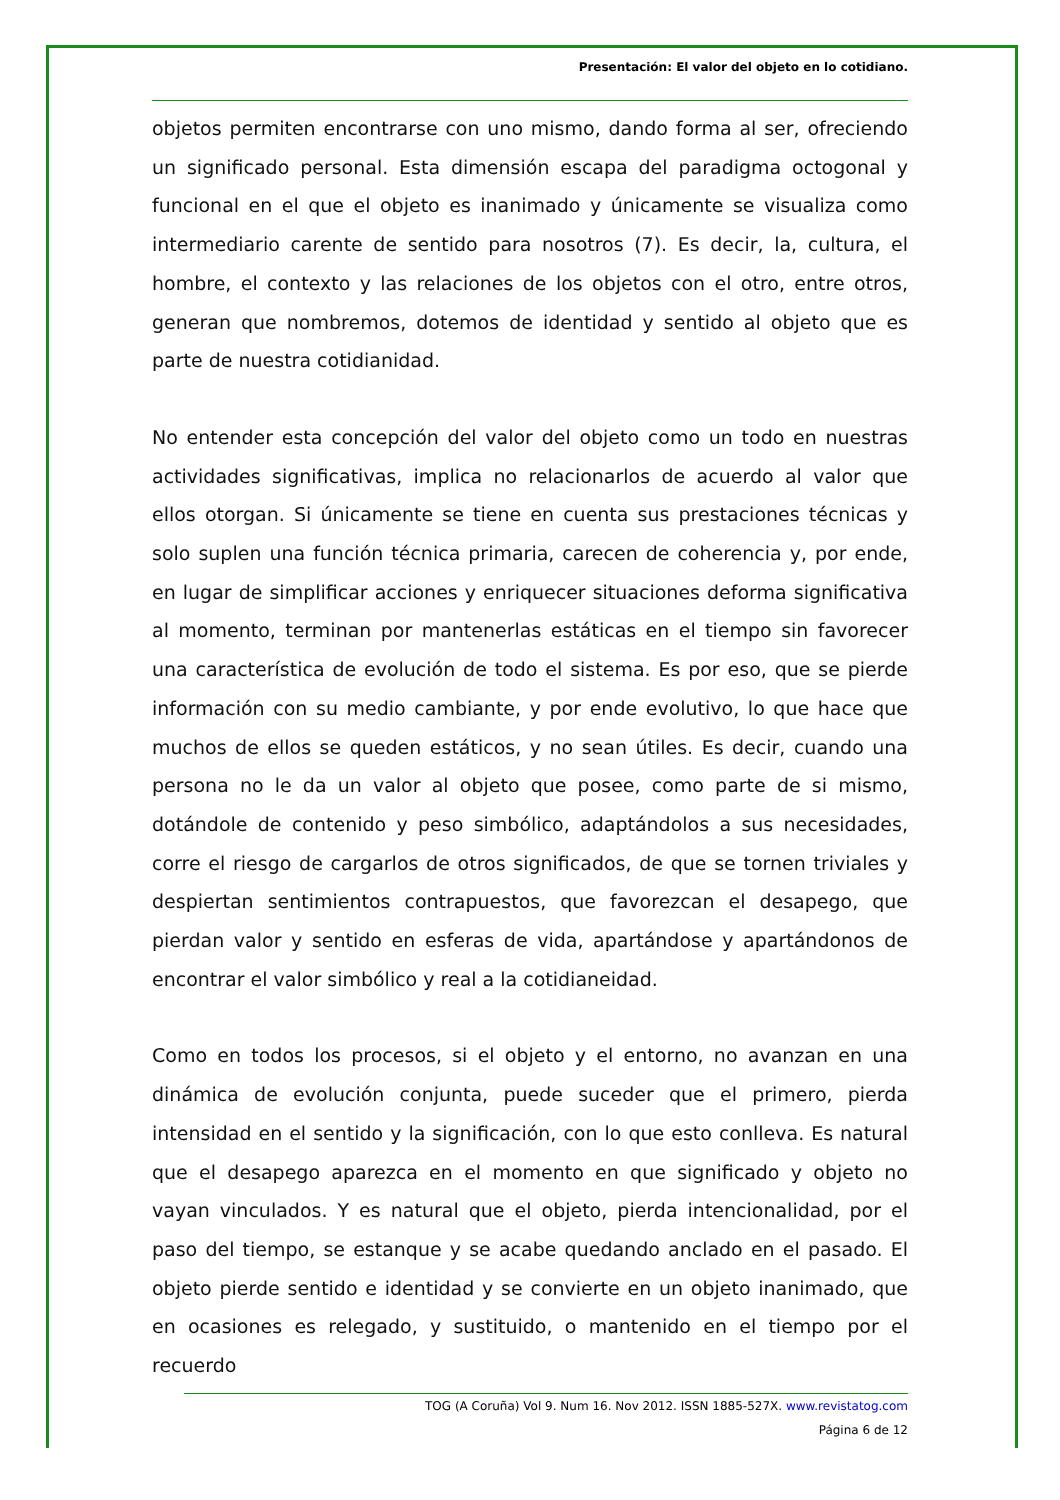Presentación: El valor del objeto en lo cotidiano.
objetos permiten encontrarse con uno mismo, dando forma al ser, ofreciendo un significado personal. Esta dimensión escapa del paradigma octogonal y funcional en el que el objeto es inanimado y únicamente se visualiza como intermediario carente de sentido para nosotros (7). Es decir, la, cultura, el hombre, el contexto y las relaciones de los objetos con el otro, entre otros, generan que nombremos, dotemos de identidad y sentido al objeto que es parte de nuestra cotidianidad.
No entender esta concepción del valor del objeto como un todo en nuestras actividades significativas, implica no relacionarlos de acuerdo al valor que ellos otorgan. Si únicamente se tiene en cuenta sus prestaciones técnicas y solo suplen una función técnica primaria, carecen de coherencia y, por ende, en lugar de simplificar acciones y enriquecer situaciones deforma significativa al momento, terminan por mantenerlas estáticas en el tiempo sin favorecer una característica de evolución de todo el sistema. Es por eso, que se pierde información con su medio cambiante, y por ende evolutivo, lo que hace que muchos de ellos se queden estáticos, y no sean útiles. Es decir, cuando una persona no le da un valor al objeto que posee, como parte de si mismo, dotándole de contenido y peso simbólico, adaptándolos a sus necesidades, corre el riesgo de cargarlos de otros significados, de que se tornen triviales y despiertan sentimientos contrapuestos, que favorezcan el desapego, que pierdan valor y sentido en esferas de vida, apartándose y apartándonos de encontrar el valor simbólico y real a la cotidianeidad.
Como en todos los procesos, si el objeto y el entorno, no avanzan en una dinámica de evolución conjunta, puede suceder que el primero, pierda intensidad en el sentido y la significación, con lo que esto conlleva. Es natural que el desapego aparezca en el momento en que significado y objeto no vayan vinculados. Y es natural que el objeto, pierda intencionalidad, por el paso del tiempo, se estanque y se acabe quedando anclado en el pasado. El objeto pierde sentido e identidad y se convierte en un objeto inanimado, que en ocasiones es relegado, y sustituido, o mantenido en el tiempo por el recuerdo
TOG (A Coruña) Vol 9. Num 16. Nov 2012. ISSN 1885-527X. www.revistatog.com
Página 6 de 12